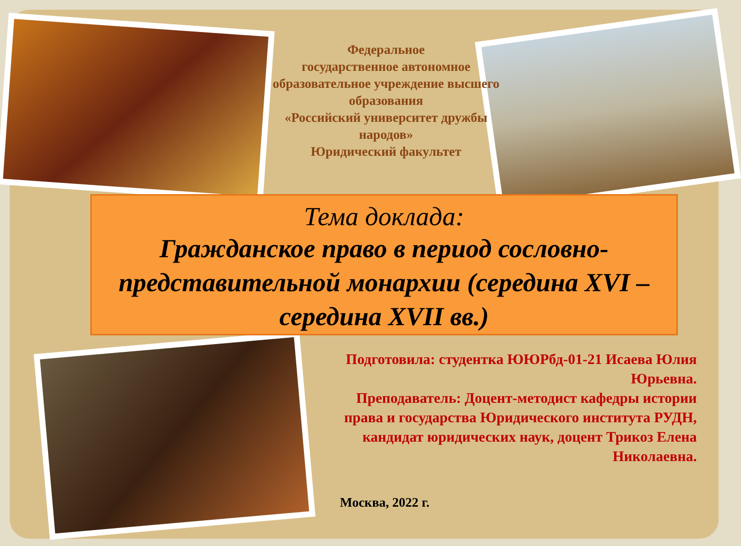Федеральное
государственное автономное
образовательное учреждение высшего образования
«Российский университет дружбы народов»
Юридический факультет
Тема доклада:
Гражданское право в период сословно-представительной монархии (середина XVI – середина XVII вв.)
Подготовила: студентка ЮЮРбд-01-21 Исаева Юлия Юрьевна.
Преподаватель: Доцент-методист кафедры истории права и государства Юридического института РУДН, кандидат юридических наук, доцент Трикоз Елена Николаевна.
Москва, 2022 г.